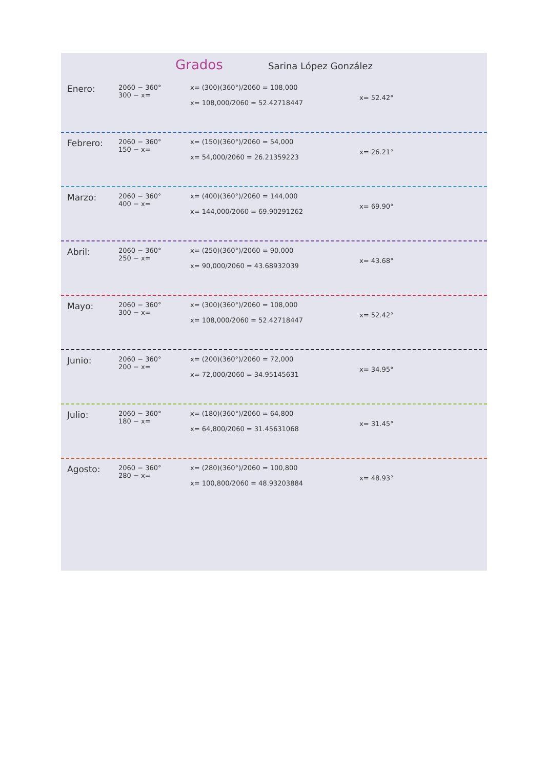Grados Sarina López González
Enero:
2060 − 360°
300 − x=
x= (300)(360°)/2060 = 108,000
x= 108,000/2060 = 52.42718447
x= 52.42°
Febrero:
2060 − 360°
150 − x=
x= (150)(360°)/2060 = 54,000
x= 54,000/2060 = 26.21359223
x= 26.21°
Marzo:
2060 − 360°
400 − x=
x= (400)(360°)/2060 = 144,000
x= 144,000/2060 = 69.90291262
x= 69.90°
Abril:
2060 − 360°
250 − x=
x= (250)(360°)/2060 = 90,000
x= 90,000/2060 = 43.68932039
x= 43.68°
Mayo:
2060 − 360°
300 − x=
x= (300)(360°)/2060 = 108,000
x= 108,000/2060 = 52.42718447
x= 52.42°
Junio:
2060 − 360°
200 − x=
x= (200)(360°)/2060 = 72,000
x= 72,000/2060 = 34.95145631
x= 34.95°
Julio:
2060 − 360°
180 − x=
x= (180)(360°)/2060 = 64,800
x= 64,800/2060 = 31.45631068
x= 31.45°
Agosto:
2060 − 360°
280 − x=
x= (280)(360°)/2060 = 100,800
x= 100,800/2060 = 48.93203884
x= 48.93°